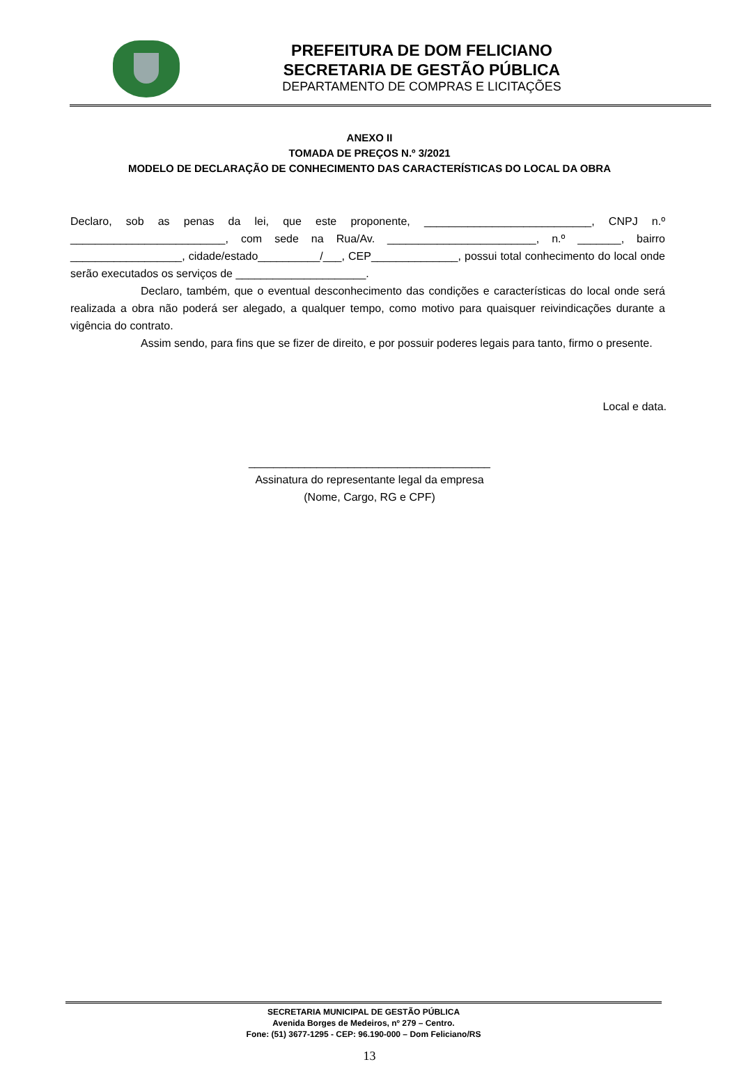PREFEITURA DE DOM FELICIANO
SECRETARIA DE GESTÃO PÚBLICA
DEPARTAMENTO DE COMPRAS E LICITAÇÕES
ANEXO II
TOMADA DE PREÇOS N.º 3/2021
MODELO DE DECLARAÇÃO DE CONHECIMENTO DAS CARACTERÍSTICAS DO LOCAL DA OBRA
Declaro, sob as penas da lei, que este proponente, ___________________________, CNPJ n.º _________________________, com sede na Rua/Av. ________________________, n.º _______, bairro __________________, cidade/estado__________/___, CEP______________, possui total conhecimento do local onde serão executados os serviços de _____________________.
Declaro, também, que o eventual desconhecimento das condições e características do local onde será realizada a obra não poderá ser alegado, a qualquer tempo, como motivo para quaisquer reivindicações durante a vigência do contrato.
Assim sendo, para fins que se fizer de direito, e por possuir poderes legais para tanto, firmo o presente.
Local e data.
_______________________________________
Assinatura do representante legal da empresa
(Nome, Cargo, RG e CPF)
SECRETARIA MUNICIPAL DE GESTÃO PÚBLICA
Avenida Borges de Medeiros, nº 279 – Centro.
Fone: (51) 3677-1295 - CEP: 96.190-000 – Dom Feliciano/RS
13